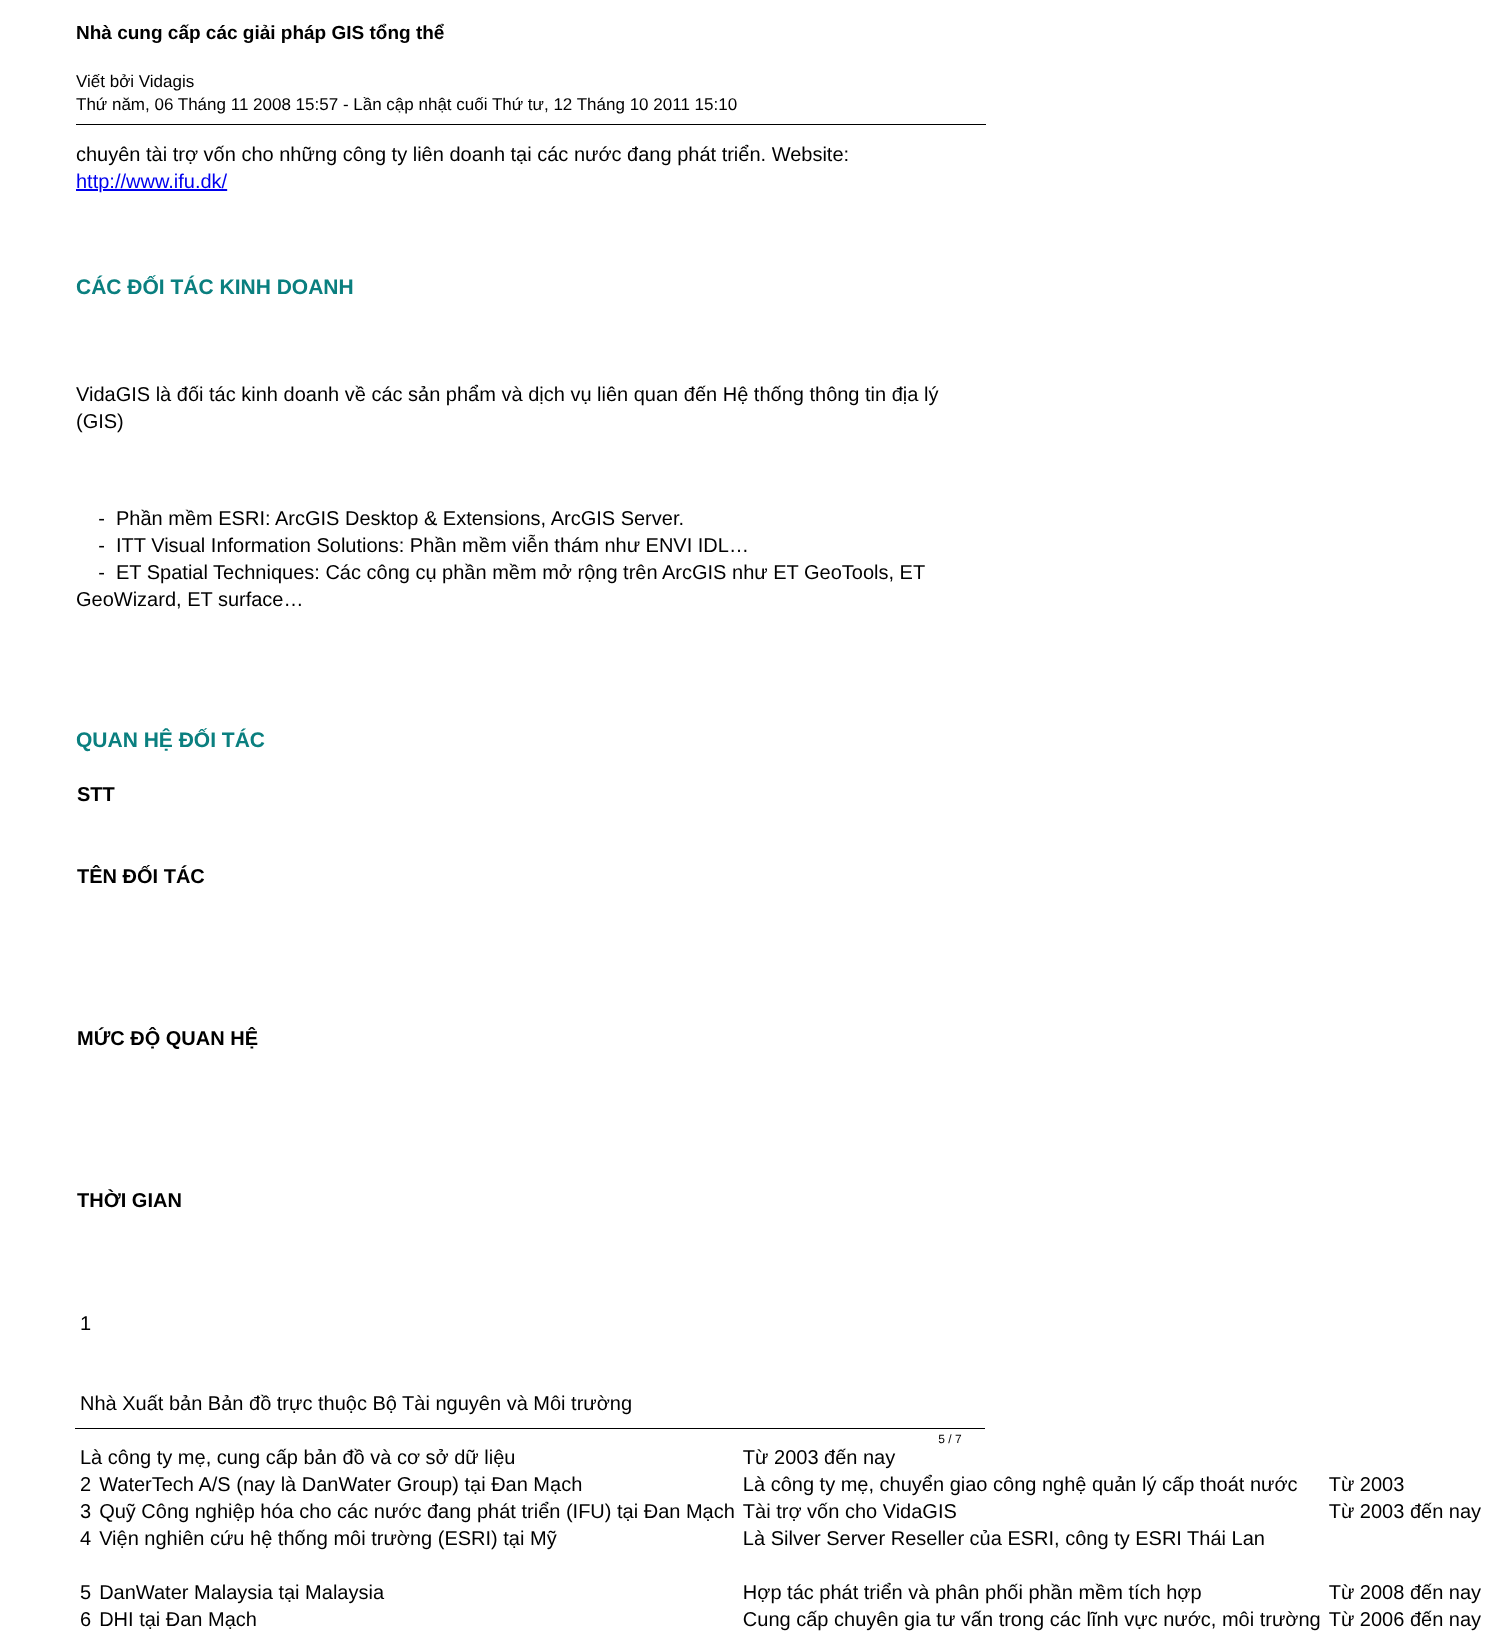Nhà cung cấp các giải pháp GIS tổng thể
Viết bởi Vidagis
Thứ năm, 06 Tháng 11 2008 15:57 - Lần cập nhật cuối Thứ tư, 12 Tháng 10 2011 15:10
chuyên tài trợ vốn cho những công ty liên doanh tại các nước đang phát triển. Website: http://www.ifu.dk/
CÁC ĐỐI TÁC KINH DOANH
VidaGIS là đối tác kinh doanh về các sản phẩm và dịch vụ liên quan đến Hệ thống thông tin địa lý (GIS)
- Phần mềm ESRI: ArcGIS Desktop & Extensions, ArcGIS Server.
- ITT Visual Information Solutions: Phần mềm viễn thám như ENVI IDL…
- ET Spatial Techniques: Các công cụ phần mềm mở rộng trên ArcGIS như ET GeoTools, ET GeoWizard, ET surface…
QUAN HỆ ĐỐI TÁC
| STT |
| --- |
| TÊN ĐỐI TÁC |
| MỨC ĐỘ QUAN HỆ |
| THỜI GIAN |
| 1 | | | |
| Nhà Xuất bản Bản đồ trực thuộc Bộ Tài nguyên và Môi trường | | | |
| Là công ty mẹ, cung cấp bản đồ và cơ sở dữ liệu | | Từ 2003 đến nay | |
| 2 | WaterTech A/S (nay là DanWater Group) tại Đan Mạch | Là công ty mẹ, chuyển giao công nghệ quản lý cấp thoát nước | Từ 2003 |
| 3 | Quỹ Công nghiệp hóa cho các nước đang phát triển (IFU) tại Đan Mạch | Tài trợ vốn cho VidaGIS | Từ 2003 đến nay |
| 4 | Viện nghiên cứu hệ thống môi trường (ESRI) tại Mỹ | Là Silver Server Reseller của ESRI, công ty ESRI Thái Lan | |
| 5 | DanWater Malaysia tại Malaysia | Hợp tác phát triển và phân phối phần mềm tích hợp | Từ 2008 đến nay |
| 6 | DHI tại Đan Mạch | Cung cấp chuyên gia tư vấn trong các lĩnh vực nước, môi trường | Từ 2006 đến nay |
5 / 7